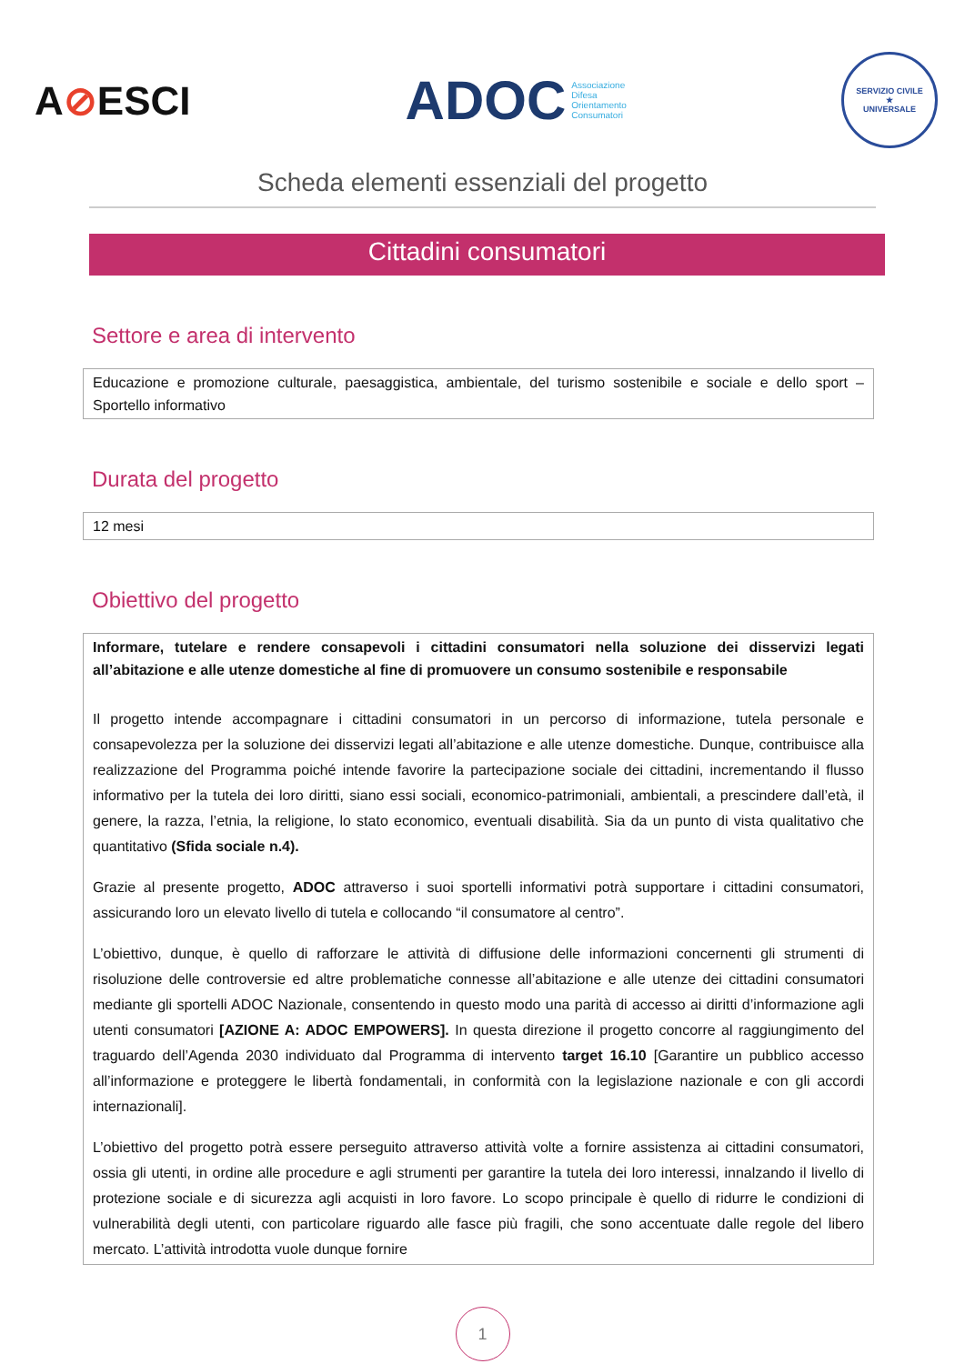A⊘ESCI
ADOC
Associazione
Difesa
Orientamento
Consumatori
SERVIZIO CIVILE
★
UNIVERSALE
Scheda elementi essenziali del progetto
Cittadini consumatori
Settore e area di intervento
Educazione e promozione culturale, paesaggistica, ambientale, del turismo sostenibile e sociale e dello sport – Sportello informativo
Durata del progetto
12 mesi
Obiettivo del progetto
Informare, tutelare e rendere consapevoli i cittadini consumatori nella soluzione dei disservizi legati all’abitazione e alle utenze domestiche al fine di promuovere un consumo sostenibile e responsabile
Il progetto intende accompagnare i cittadini consumatori in un percorso di informazione, tutela personale e consapevolezza per la soluzione dei disservizi legati all’abitazione e alle utenze domestiche. Dunque, contribuisce alla realizzazione del Programma poiché intende favorire la partecipazione sociale dei cittadini, incrementando il flusso informativo per la tutela dei loro diritti, siano essi sociali, economico-patrimoniali, ambientali, a prescindere dall’età, il genere, la razza, l’etnia, la religione, lo stato economico, eventuali disabilità. Sia da un punto di vista qualitativo che quantitativo (Sfida sociale n.4).
Grazie al presente progetto, ADOC attraverso i suoi sportelli informativi potrà supportare i cittadini consumatori, assicurando loro un elevato livello di tutela e collocando “il consumatore al centro”.
L’obiettivo, dunque, è quello di rafforzare le attività di diffusione delle informazioni concernenti gli strumenti di risoluzione delle controversie ed altre problematiche connesse all’abitazione e alle utenze dei cittadini consumatori mediante gli sportelli ADOC Nazionale, consentendo in questo modo una parità di accesso ai diritti d’informazione agli utenti consumatori [AZIONE A: ADOC EMPOWERS]. In questa direzione il progetto concorre al raggiungimento del traguardo dell’Agenda 2030 individuato dal Programma di intervento target 16.10 [Garantire un pubblico accesso all’informazione e proteggere le libertà fondamentali, in conformità con la legislazione nazionale e con gli accordi internazionali].
L’obiettivo del progetto potrà essere perseguito attraverso attività volte a fornire assistenza ai cittadini consumatori, ossia gli utenti, in ordine alle procedure e agli strumenti per garantire la tutela dei loro interessi, innalzando il livello di protezione sociale e di sicurezza agli acquisti in loro favore. Lo scopo principale è quello di ridurre le condizioni di vulnerabilità degli utenti, con particolare riguardo alle fasce più fragili, che sono accentuate dalle regole del libero mercato. L’attività introdotta vuole dunque fornire
1